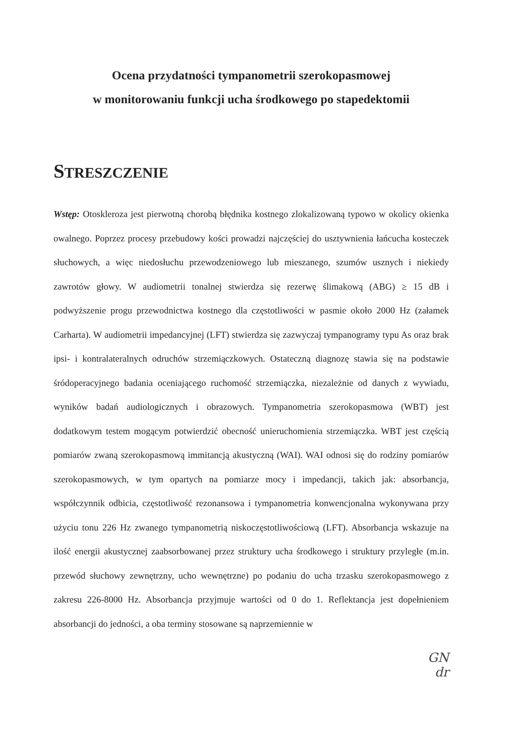Ocena przydatności tympanometrii szerokopasmowej
w monitorowaniu funkcji ucha środkowego po stapedektomii
STRESZCZENIE
Wstęp: Otoskleroza jest pierwotną chorobą błędnika kostnego zlokalizowaną typowo w okolicy okienka owalnego. Poprzez procesy przebudowy kości prowadzi najczęściej do usztywnienia łańcucha kosteczek słuchowych, a więc niedosłuchu przewodzeniowego lub mieszanego, szumów usznych i niekiedy zawrotów głowy. W audiometrii tonalnej stwierdza się rezerwę ślimakową (ABG) ≥ 15 dB i podwyższenie progu przewodnictwa kostnego dla częstotliwości w pasmie około 2000 Hz (załamek Carharta). W audiometrii impedancyjnej (LFT) stwierdza się zazwyczaj tympanogramy typu As oraz brak ipsi- i kontralateralnych odruchów strzemiączkowych. Ostateczną diagnozę stawia się na podstawie śródoperacyjnego badania oceniającego ruchomość strzemiączka, niezależnie od danych z wywiadu, wyników badań audiologicznych i obrazowych. Tympanometria szerokopasmowa (WBT) jest dodatkowym testem mogącym potwierdzić obecność unieruchomienia strzemiączka. WBT jest częścią pomiarów zwaną szerokopasmową immitancją akustyczną (WAI). WAI odnosi się do rodziny pomiarów szerokopasmowych, w tym opartych na pomiarze mocy i impedancji, takich jak: absorbancja, współczynnik odbicia, częstotliwość rezonansowa i tympanometria konwencjonalna wykonywana przy użyciu tonu 226 Hz zwanego tympanometrią niskoczęstotliwościową (LFT). Absorbancja wskazuje na ilość energii akustycznej zaabsorbowanej przez struktury ucha środkowego i struktury przyległe (m.in. przewód słuchowy zewnętrzny, ucho wewnętrzne) po podaniu do ucha trzasku szerokopasmowego z zakresu 226-8000 Hz. Absorbancja przyjmuje wartości od 0 do 1. Reflektancja jest dopełnieniem absorbancji do jedności, a oba terminy stosowane są naprzemiennie w
GN
dr